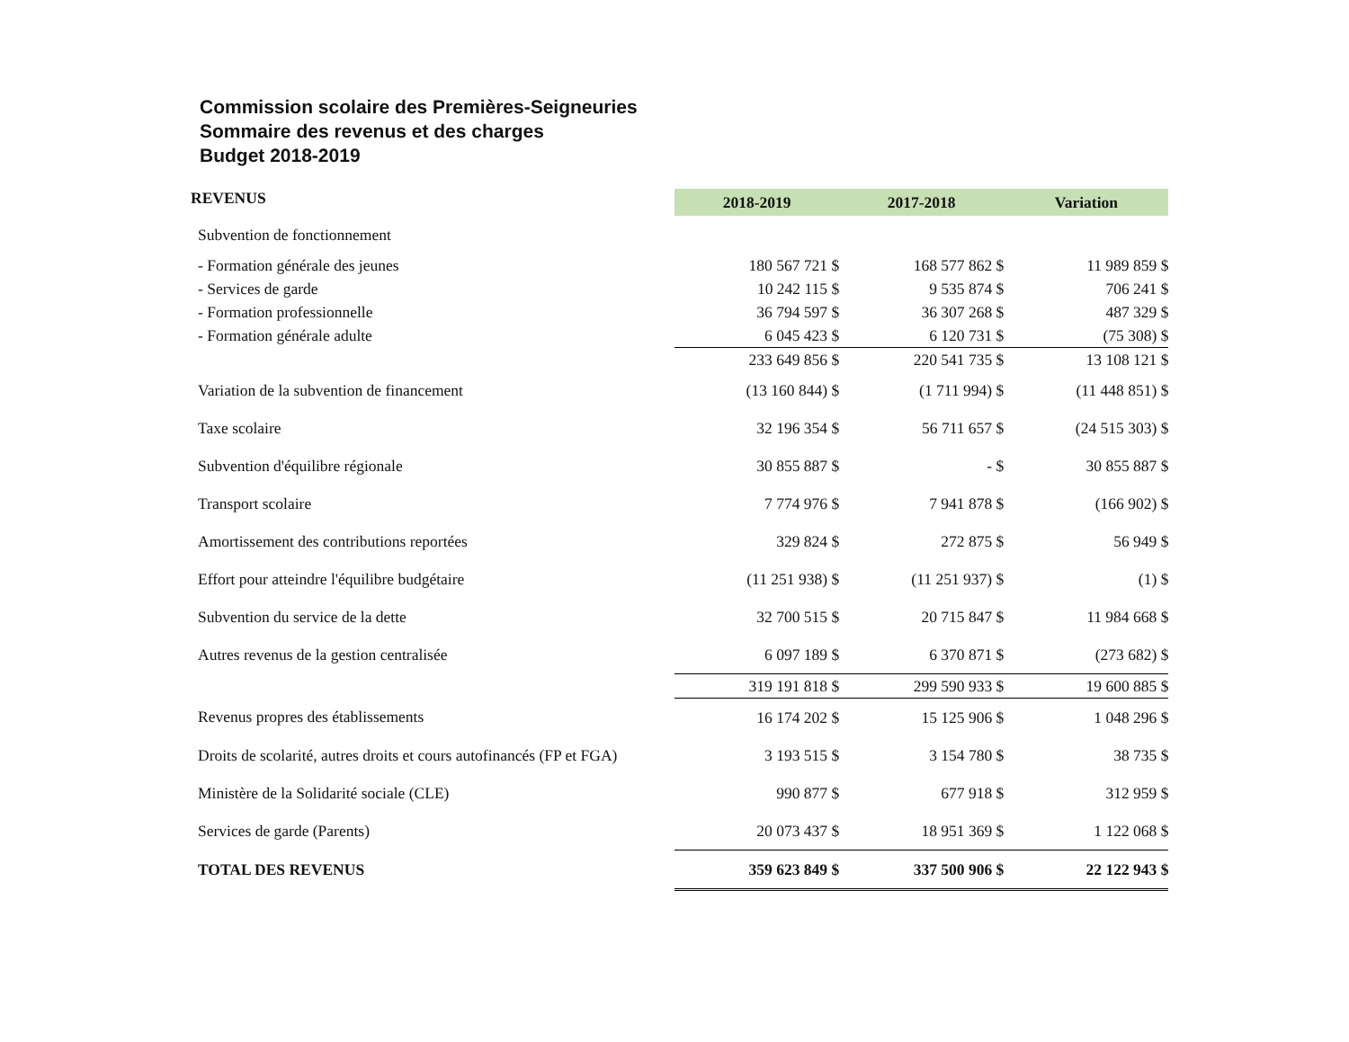Commission scolaire des Premières-Seigneuries
Sommaire des revenus et des charges
Budget 2018-2019
| REVENUS | 2018-2019 | | 2017-2018 | | Variation | |
| --- | --- | --- | --- | --- | --- | --- |
| Subvention de fonctionnement | | | | | | |
| - Formation générale des jeunes | 180 567 721 | $ | 168 577 862 | $ | 11 989 859 | $ |
| - Services de garde | 10 242 115 | $ | 9 535 874 | $ | 706 241 | $ |
| - Formation professionnelle | 36 794 597 | $ | 36 307 268 | $ | 487 329 | $ |
| - Formation générale adulte | 6 045 423 | $ | 6 120 731 | $ | (75 308) | $ |
| | 233 649 856 | $ | 220 541 735 | $ | 13 108 121 | $ |
| Variation de la subvention de financement | (13 160 844) | $ | (1 711 994) | $ | (11 448 851) | $ |
| Taxe scolaire | 32 196 354 | $ | 56 711 657 | $ | (24 515 303) | $ |
| Subvention d'équilibre régionale | 30 855 887 | $ | - | $ | 30 855 887 | $ |
| Transport scolaire | 7 774 976 | $ | 7 941 878 | $ | (166 902) | $ |
| Amortissement des contributions reportées | 329 824 | $ | 272 875 | $ | 56 949 | $ |
| Effort pour atteindre l'équilibre budgétaire | (11 251 938) | $ | (11 251 937) | $ | (1) | $ |
| Subvention du service de la dette | 32 700 515 | $ | 20 715 847 | $ | 11 984 668 | $ |
| Autres revenus de la gestion centralisée | 6 097 189 | $ | 6 370 871 | $ | (273 682) | $ |
| | 319 191 818 | $ | 299 590 933 | $ | 19 600 885 | $ |
| Revenus propres des établissements | 16 174 202 | $ | 15 125 906 | $ | 1 048 296 | $ |
| Droits de scolarité, autres droits et cours autofinancés (FP et FGA) | 3 193 515 | $ | 3 154 780 | $ | 38 735 | $ |
| Ministère de la Solidarité sociale (CLE) | 990 877 | $ | 677 918 | $ | 312 959 | $ |
| Services de garde (Parents) | 20 073 437 | $ | 18 951 369 | $ | 1 122 068 | $ |
| TOTAL DES REVENUS | 359 623 849 | $ | 337 500 906 | $ | 22 122 943 | $ |